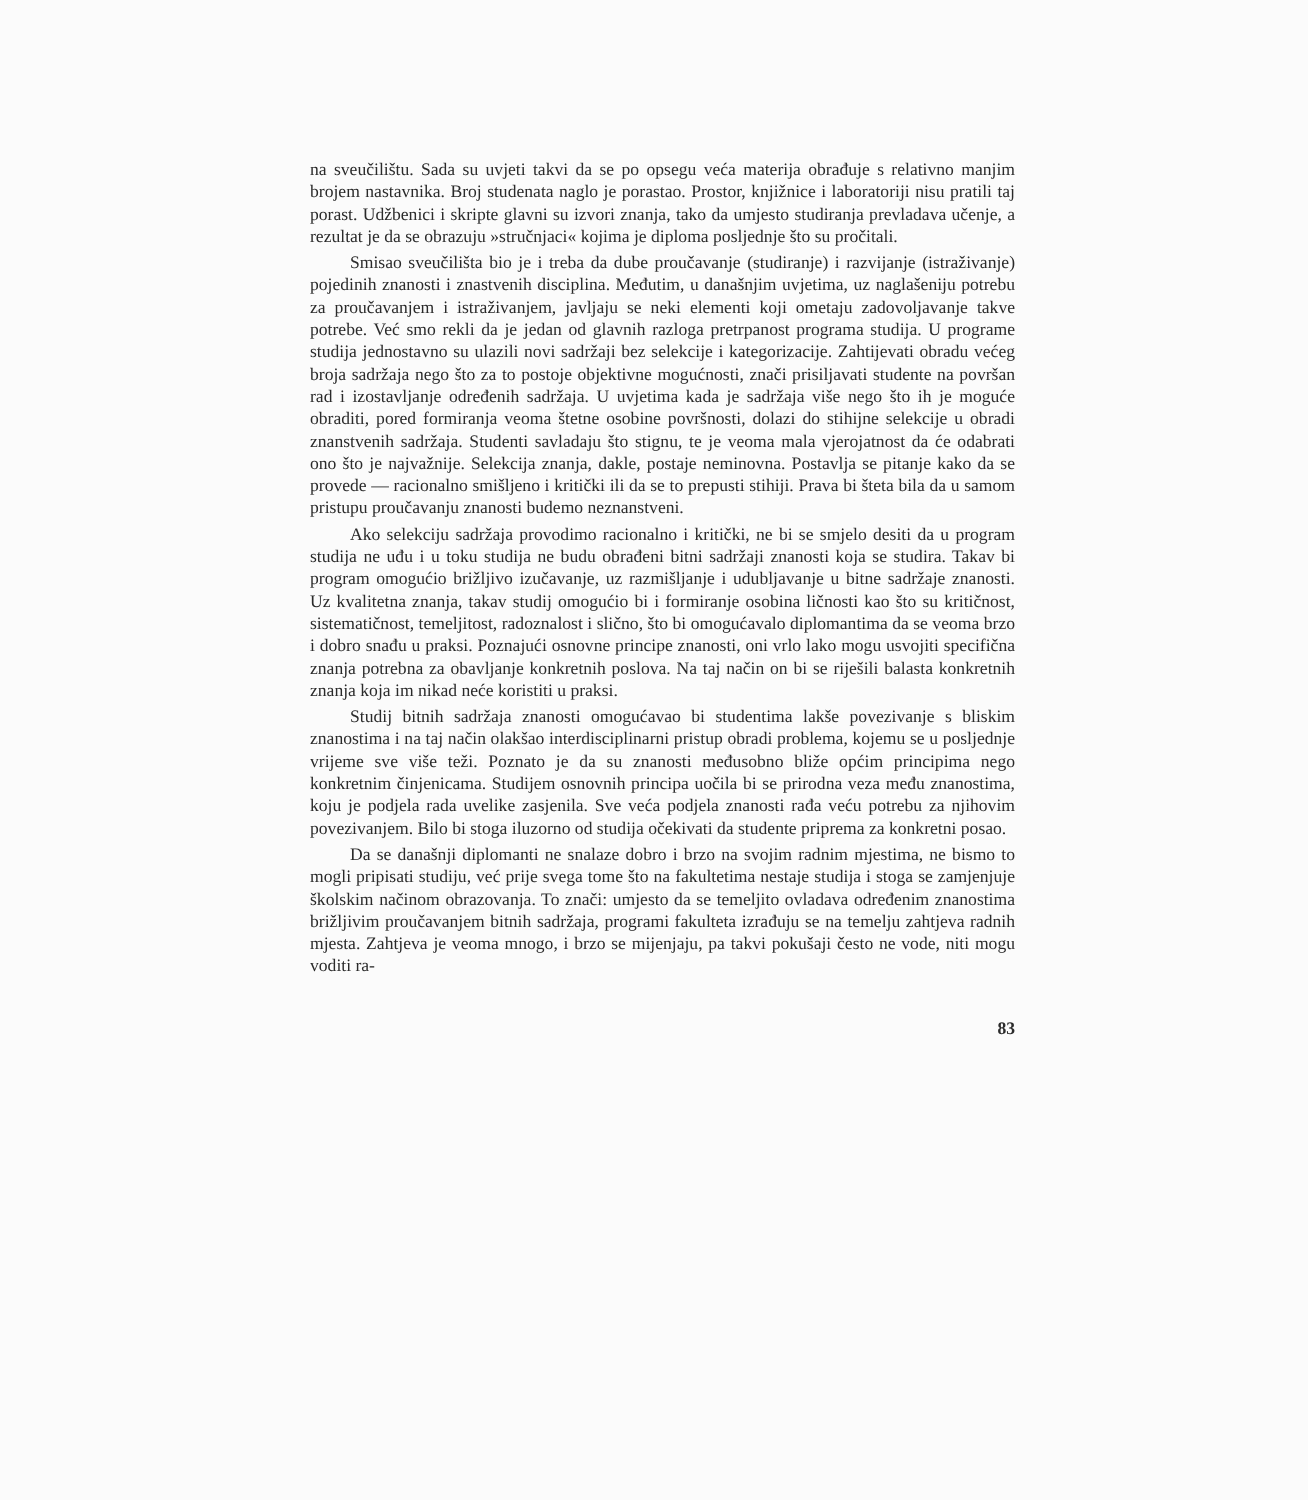na sveučilištu. Sada su uvjeti takvi da se po opsegu veća materija obrađuje s relativno manjim brojem nastavnika. Broj studenata naglo je porastao. Prostor, knjižnice i laboratoriji nisu pratili taj porast. Udžbenici i skripte glavni su izvori znanja, tako da umjesto studiranja prevladava učenje, a rezultat je da se obrazuju »stručnjaci« kojima je diploma posljednje što su pročitali.
Smisao sveučilišta bio je i treba da dube proučavanje (studiranje) i razvijanje (istraživanje) pojedinih znanosti i znastvenih disciplina. Međutim, u današnjim uvjetima, uz naglašeniju potrebu za proučavanjem i istraživanjem, javljaju se neki elementi koji ometaju zadovoljavanje takve potrebe. Već smo rekli da je jedan od glavnih razloga pretrpanost programa studija. U programe studija jednostavno su ulazili novi sadržaji bez selekcije i kategorizacije. Zahtijevati obradu većeg broja sadržaja nego što za to postoje objektivne mogućnosti, znači prisiljavati studente na površan rad i izostavljanje određenih sadržaja. U uvjetima kada je sadržaja više nego što ih je moguće obraditi, pored formiranja veoma štetne osobine površnosti, dolazi do stihijne selekcije u obradi znanstvenih sadržaja. Studenti savladaju što stignu, te je veoma mala vjerojatnost da će odabrati ono što je najvažnije. Selekcija znanja, dakle, postaje neminovna. Postavlja se pitanje kako da se provede — racionalno smišljeno i kritički ili da se to prepusti stihiji. Prava bi šteta bila da u samom pristupu proučavanju znanosti budemo neznanstveni.
Ako selekciju sadržaja provodimo racionalno i kritički, ne bi se smjelo desiti da u program studija ne uđu i u toku studija ne budu obrađeni bitni sadržaji znanosti koja se studira. Takav bi program omogućio brižljivo izučavanje, uz razmišljanje i udubljavanje u bitne sadržaje znanosti. Uz kvalitetna znanja, takav studij omogućio bi i formiranje osobina ličnosti kao što su kritičnost, sistematičnost, temeljitost, radoznalost i slično, što bi omogućavalo diplomantima da se veoma brzo i dobro snađu u praksi. Poznajući osnovne principe znanosti, oni vrlo lako mogu usvojiti specifična znanja potrebna za obavljanje konkretnih poslova. Na taj način on bi se riješili balasta konkretnih znanja koja im nikad neće koristiti u praksi.
Studij bitnih sadržaja znanosti omogućavao bi studentima lakše povezivanje s bliskim znanostima i na taj način olakšao interdisciplinarni pristup obradi problema, kojemu se u posljednje vrijeme sve više teži. Poznato je da su znanosti međusobno bliže općim principima nego konkretnim činjenicama. Studijem osnovnih principa uočila bi se prirodna veza među znanostima, koju je podjela rada uvelike zasjenila. Sve veća podjela znanosti rađa veću potrebu za njihovim povezivanjem. Bilo bi stoga iluzorno od studija očekivati da studente priprema za konkretni posao.
Da se današnji diplomanti ne snalaze dobro i brzo na svojim radnim mjestima, ne bismo to mogli pripisati studiju, već prije svega tome što na fakultetima nestaje studija i stoga se zamjenjuje školskim načinom obrazovanja. To znači: umjesto da se temeljito ovladava određenim znanostima brižljivim proučavanjem bitnih sadržaja, programi fakulteta izrađuju se na temelju zahtjeva radnih mjesta. Zahtjeva je veoma mnogo, i brzo se mijenjaju, pa takvi pokušaji često ne vode, niti mogu voditi ra-
83